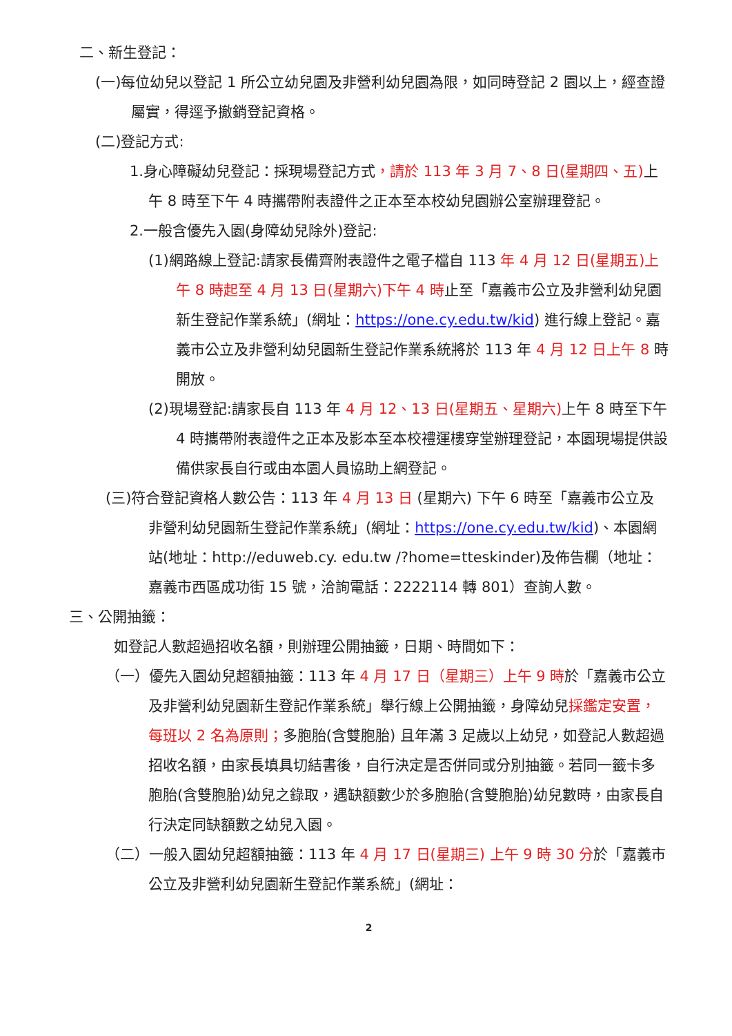二、新生登記：
(一)每位幼兒以登記 1 所公立幼兒園及非營利幼兒園為限，如同時登記 2 園以上，經查證屬實，得逕予撤銷登記資格。
(二)登記方式:
1.身心障礙幼兒登記：採現場登記方式，請於 113 年 3 月 7、8 日(星期四、五) 上午 8 時至下午 4 時攜帶附表證件之正本至本校幼兒園辦公室辦理登記。
2.一般含優先入園(身障幼兒除外)登記:
(1)網路線上登記:請家長備齊附表證件之電子檔自 113 年 4 月 12 日(星期五)上午 8 時起至 4 月 13 日(星期六)下午 4 時止至「嘉義市公立及非營利幼兒園新生登記作業系統」(網址：https://one.cy.edu.tw/kid) 進行線上登記。嘉義市公立及非營利幼兒園新生登記作業系統將於 113 年 4 月 12 日上午 8 時開放。
(2)現場登記:請家長自 113 年 4 月 12、13 日(星期五、星期六) 上午 8 時至下午 4 時攜帶附表證件之正本及影本至本校禮運樓穿堂辦理登記，本園現場提供設備供家長自行或由本園人員協助上網登記。
(三)符合登記資格人數公告：113 年 4 月 13 日 (星期六) 下午 6 時至「嘉義市公立及非營利幼兒園新生登記作業系統」(網址：https://one.cy.edu.tw/kid)、本園網站(地址：http://eduweb.cy. edu.tw /?home=tteskinder)及佈告欄（地址：嘉義市西區成功街 15 號，洽詢電話：2222114 轉 801）查詢人數。
三、公開抽籤：
如登記人數超過招收名額，則辦理公開抽籤，日期、時間如下：
（一）優先入園幼兒超額抽籤：113 年 4 月 17 日（星期三）上午 9 時於「嘉義市公立及非營利幼兒園新生登記作業系統」舉行線上公開抽籤，身障幼兒採鑑定安置，每班以 2 名為原則；多胞胎(含雙胞胎) 且年滿 3 足歲以上幼兒，如登記人數超過招收名額，由家長填具切結書後，自行決定是否併同或分別抽籤。若同一籤卡多胞胎(含雙胞胎)幼兒之錄取，遇缺額數少於多胞胎(含雙胞胎)幼兒數時，由家長自行決定同缺額數之幼兒入園。
（二）一般入園幼兒超額抽籤：113 年 4 月 17 日(星期三) 上午 9 時 30 分於「嘉義市公立及非營利幼兒園新生登記作業系統」(網址：
2